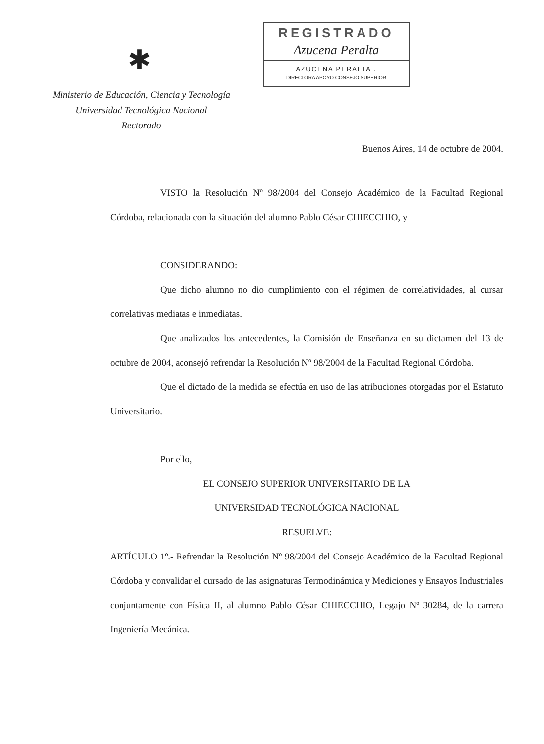✱
Ministerio de Educación, Ciencia y Tecnología
Universidad Tecnológica Nacional
Rectorado
REGISTRADO
Azucena Peralta
AZUCENA PERALTA .
DIRECTORA APOYO CONSEJO SUPERIOR
Buenos Aires, 14 de octubre de 2004.
VISTO la Resolución Nº 98/2004 del Consejo Académico de la Facultad Regional Córdoba, relacionada con la situación del alumno Pablo César CHIECCHIO, y
CONSIDERANDO:
Que dicho alumno no dio cumplimiento con el régimen de correlatividades, al cursar correlativas mediatas e inmediatas.
Que analizados los antecedentes, la Comisión de Enseñanza en su dictamen del 13 de octubre de 2004, aconsejó refrendar la Resolución Nº 98/2004 de la Facultad Regional Córdoba.
Que el dictado de la medida se efectúa en uso de las atribuciones otorgadas por el Estatuto Universitario.
Por ello,
EL CONSEJO SUPERIOR UNIVERSITARIO DE LA
UNIVERSIDAD TECNOLÓGICA NACIONAL
RESUELVE:
ARTÍCULO 1º.- Refrendar la Resolución Nº 98/2004 del Consejo Académico de la Facultad Regional Córdoba y convalidar el cursado de las asignaturas Termodinámica y Mediciones y Ensayos Industriales conjuntamente con Física II, al alumno Pablo César CHIECCHIO, Legajo Nº 30284, de la carrera Ingeniería Mecánica.